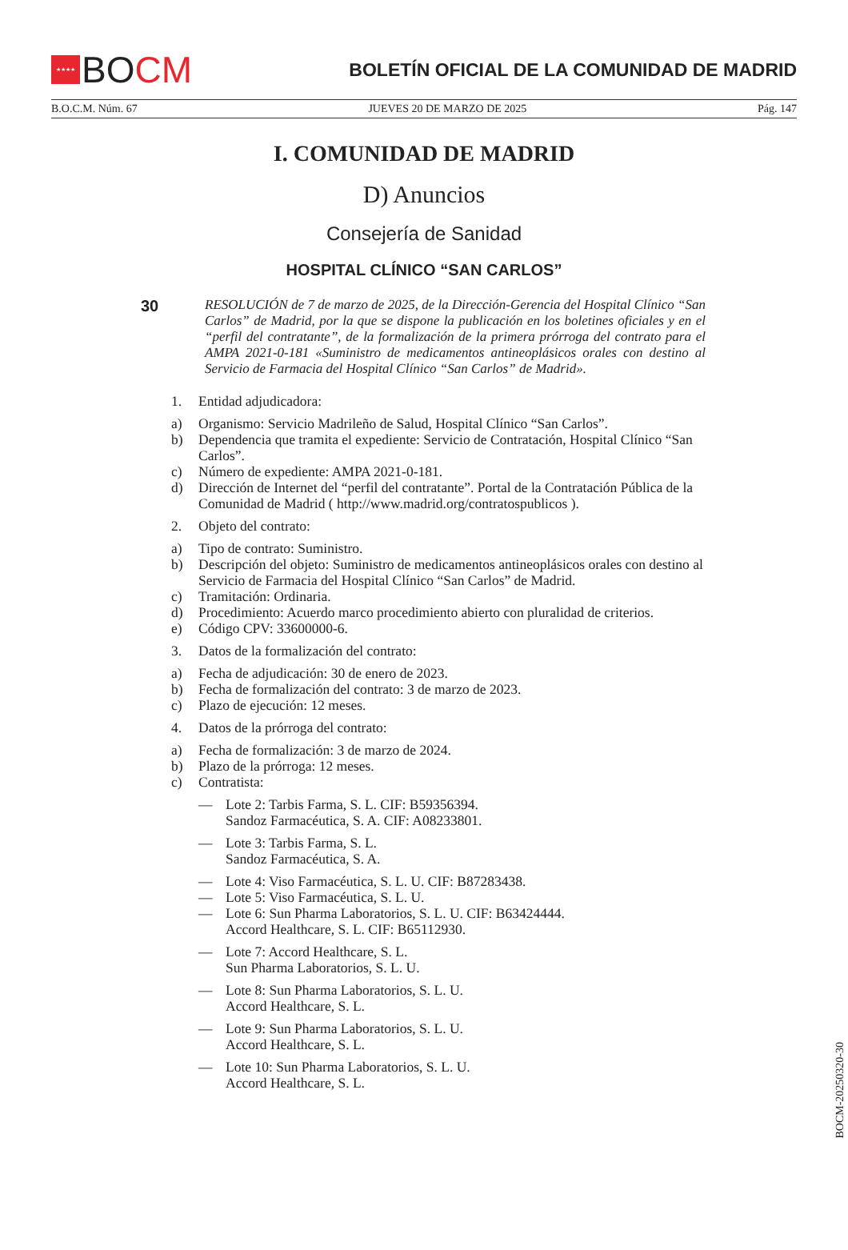★★★★
BOCM
BOLETÍN OFICIAL DE LA COMUNIDAD DE MADRID
B.O.C.M. Núm. 67 JUEVES 20 DE MARZO DE 2025 Pág. 147
I. COMUNIDAD DE MADRID
D) Anuncios
Consejería de Sanidad
HOSPITAL CLÍNICO “SAN CARLOS”
30
RESOLUCIÓN de 7 de marzo de 2025, de la Dirección-Gerencia del Hospital Clínico “San Carlos” de Madrid, por la que se dispone la publicación en los boletines oficiales y en el “perfil del contratante”, de la formalización de la primera prórroga del contrato para el AMPA 2021-0-181 «Suministro de medicamentos antineoplásicos orales con destino al Servicio de Farmacia del Hospital Clínico “San Carlos” de Madrid».
1. Entidad adjudicadora:
a) Organismo: Servicio Madrileño de Salud, Hospital Clínico “San Carlos”.
b) Dependencia que tramita el expediente: Servicio de Contratación, Hospital Clínico “San Carlos”.
c) Número de expediente: AMPA 2021-0-181.
d) Dirección de Internet del “perfil del contratante”. Portal de la Contratación Pública de la Comunidad de Madrid ( http://www.madrid.org/contratospublicos ).
2. Objeto del contrato:
a) Tipo de contrato: Suministro.
b) Descripción del objeto: Suministro de medicamentos antineoplásicos orales con destino al Servicio de Farmacia del Hospital Clínico “San Carlos” de Madrid.
c) Tramitación: Ordinaria.
d) Procedimiento: Acuerdo marco procedimiento abierto con pluralidad de criterios.
e) Código CPV: 33600000-6.
3. Datos de la formalización del contrato:
a) Fecha de adjudicación: 30 de enero de 2023.
b) Fecha de formalización del contrato: 3 de marzo de 2023.
c) Plazo de ejecución: 12 meses.
4. Datos de la prórroga del contrato:
a) Fecha de formalización: 3 de marzo de 2024.
b) Plazo de la prórroga: 12 meses.
c) Contratista:
— Lote 2: Tarbis Farma, S. L. CIF: B59356394.
Sandoz Farmacéutica, S. A. CIF: A08233801.
— Lote 3: Tarbis Farma, S. L.
Sandoz Farmacéutica, S. A.
— Lote 4: Viso Farmacéutica, S. L. U. CIF: B87283438.
— Lote 5: Viso Farmacéutica, S. L. U.
— Lote 6: Sun Pharma Laboratorios, S. L. U. CIF: B63424444.
Accord Healthcare, S. L. CIF: B65112930.
— Lote 7: Accord Healthcare, S. L.
Sun Pharma Laboratorios, S. L. U.
— Lote 8: Sun Pharma Laboratorios, S. L. U.
Accord Healthcare, S. L.
— Lote 9: Sun Pharma Laboratorios, S. L. U.
Accord Healthcare, S. L.
— Lote 10: Sun Pharma Laboratorios, S. L. U.
Accord Healthcare, S. L.
BOCM-20250320-30